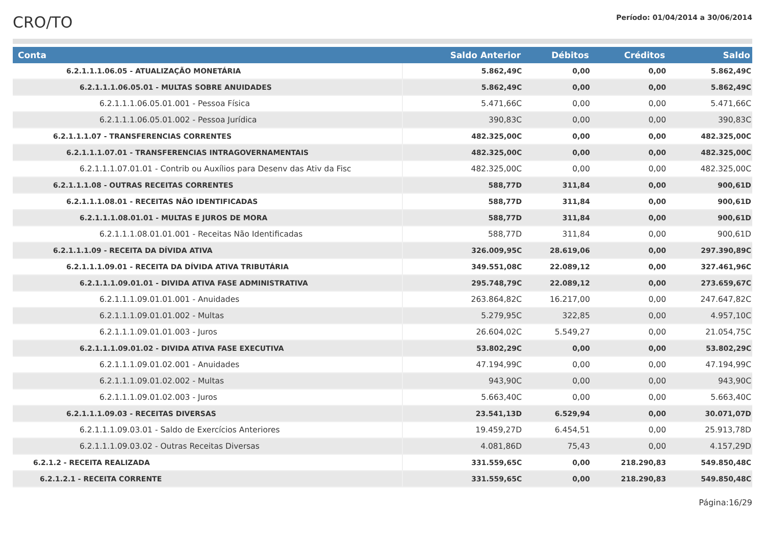CRO/TO
Período: 01/04/2014 a 30/06/2014
| Conta | Saldo Anterior | Débitos | Créditos | Saldo |
| --- | --- | --- | --- | --- |
| 6.2.1.1.1.06.05 - ATUALIZAÇÃO MONETÁRIA | 5.862,49C | 0,00 | 0,00 | 5.862,49C |
| 6.2.1.1.1.06.05.01 - MULTAS SOBRE ANUIDADES | 5.862,49C | 0,00 | 0,00 | 5.862,49C |
| 6.2.1.1.1.06.05.01.001 - Pessoa Física | 5.471,66C | 0,00 | 0,00 | 5.471,66C |
| 6.2.1.1.1.06.05.01.002 - Pessoa Jurídica | 390,83C | 0,00 | 0,00 | 390,83C |
| 6.2.1.1.1.07 - TRANSFERENCIAS CORRENTES | 482.325,00C | 0,00 | 0,00 | 482.325,00C |
| 6.2.1.1.1.07.01 - TRANSFERENCIAS INTRAGOVERNAMENTAIS | 482.325,00C | 0,00 | 0,00 | 482.325,00C |
| 6.2.1.1.1.07.01.01 - Contrib ou Auxílios para Desenv das Ativ da Fisc | 482.325,00C | 0,00 | 0,00 | 482.325,00C |
| 6.2.1.1.1.08 - OUTRAS RECEITAS CORRENTES | 588,77D | 311,84 | 0,00 | 900,61D |
| 6.2.1.1.1.08.01 - RECEITAS NÃO IDENTIFICADAS | 588,77D | 311,84 | 0,00 | 900,61D |
| 6.2.1.1.1.08.01.01 - MULTAS E JUROS DE MORA | 588,77D | 311,84 | 0,00 | 900,61D |
| 6.2.1.1.1.08.01.01.001 - Receitas Não Identificadas | 588,77D | 311,84 | 0,00 | 900,61D |
| 6.2.1.1.1.09 - RECEITA DA DÍVIDA ATIVA | 326.009,95C | 28.619,06 | 0,00 | 297.390,89C |
| 6.2.1.1.1.09.01 - RECEITA DA DÍVIDA ATIVA TRIBUTÁRIA | 349.551,08C | 22.089,12 | 0,00 | 327.461,96C |
| 6.2.1.1.1.09.01.01 - DIVIDA ATIVA FASE ADMINISTRATIVA | 295.748,79C | 22.089,12 | 0,00 | 273.659,67C |
| 6.2.1.1.1.09.01.01.001 - Anuidades | 263.864,82C | 16.217,00 | 0,00 | 247.647,82C |
| 6.2.1.1.1.09.01.01.002 - Multas | 5.279,95C | 322,85 | 0,00 | 4.957,10C |
| 6.2.1.1.1.09.01.01.003 - Juros | 26.604,02C | 5.549,27 | 0,00 | 21.054,75C |
| 6.2.1.1.1.09.01.02 - DIVIDA ATIVA FASE EXECUTIVA | 53.802,29C | 0,00 | 0,00 | 53.802,29C |
| 6.2.1.1.1.09.01.02.001 - Anuidades | 47.194,99C | 0,00 | 0,00 | 47.194,99C |
| 6.2.1.1.1.09.01.02.002 - Multas | 943,90C | 0,00 | 0,00 | 943,90C |
| 6.2.1.1.1.09.01.02.003 - Juros | 5.663,40C | 0,00 | 0,00 | 5.663,40C |
| 6.2.1.1.1.09.03 - RECEITAS DIVERSAS | 23.541,13D | 6.529,94 | 0,00 | 30.071,07D |
| 6.2.1.1.1.09.03.01 - Saldo de Exercícios Anteriores | 19.459,27D | 6.454,51 | 0,00 | 25.913,78D |
| 6.2.1.1.1.09.03.02 - Outras Receitas Diversas | 4.081,86D | 75,43 | 0,00 | 4.157,29D |
| 6.2.1.2 - RECEITA REALIZADA | 331.559,65C | 0,00 | 218.290,83 | 549.850,48C |
| 6.2.1.2.1 - RECEITA CORRENTE | 331.559,65C | 0,00 | 218.290,83 | 549.850,48C |
Página:16/29